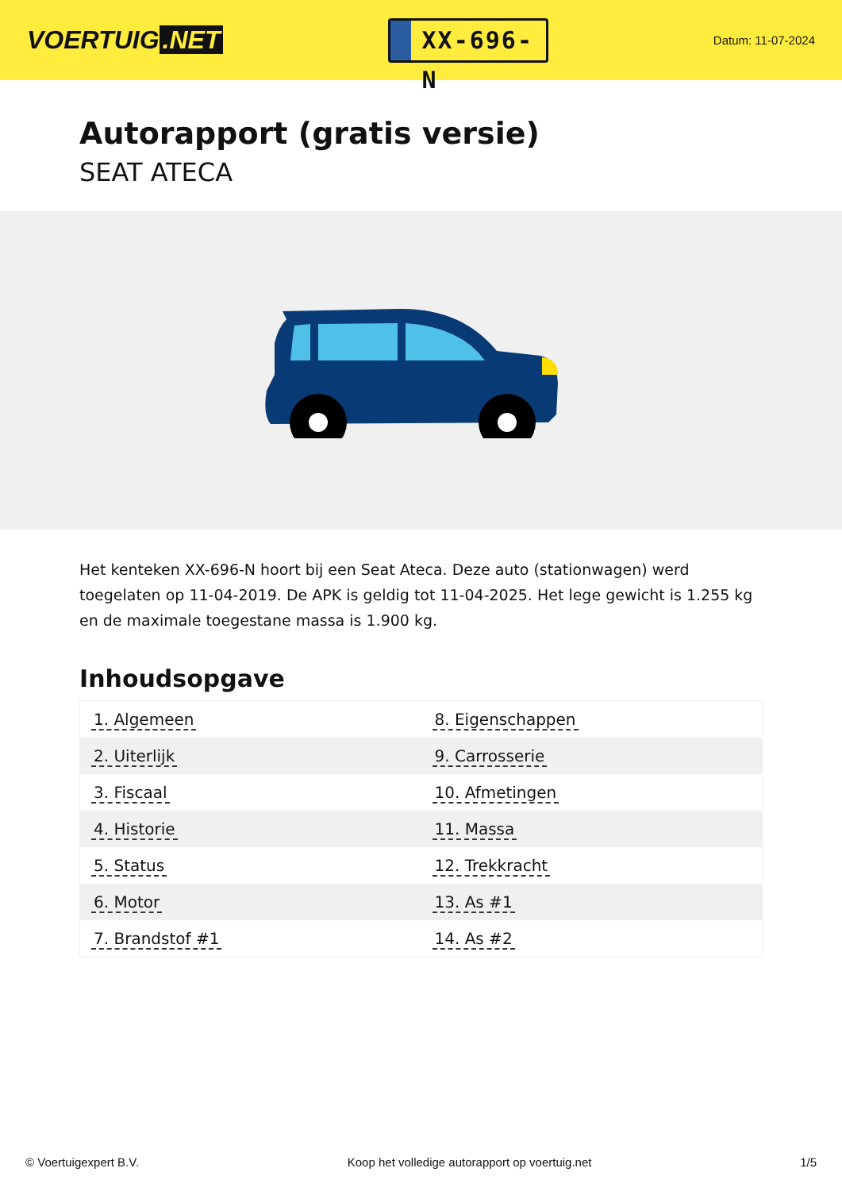VOERTUIG.NET
XX-696-N
Datum: 11-07-2024
Autorapport (gratis versie)
SEAT ATECA
Het kenteken XX-696-N hoort bij een Seat Ateca. Deze auto (stationwagen) werd toegelaten op 11-04-2019. De APK is geldig tot 11-04-2025. Het lege gewicht is 1.255 kg en de maximale toegestane massa is 1.900 kg.
Inhoudsopgave
| 1. Algemeen | 8. Eigenschappen |
| 2. Uiterlijk | 9. Carrosserie |
| 3. Fiscaal | 10. Afmetingen |
| 4. Historie | 11. Massa |
| 5. Status | 12. Trekkracht |
| 6. Motor | 13. As #1 |
| 7. Brandstof #1 | 14. As #2 |
© Voertuigexpert B.V. Koop het volledige autorapport op voertuig.net 1/5